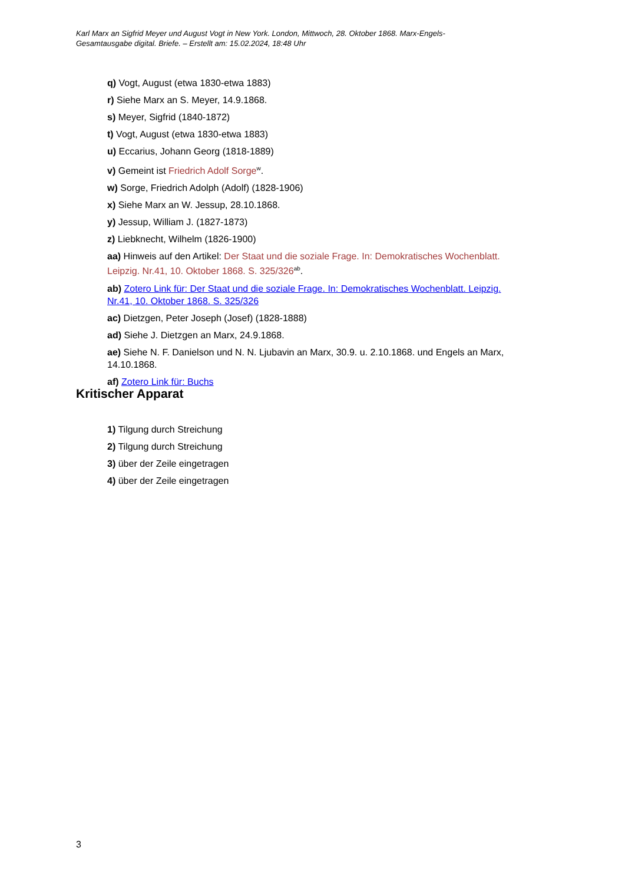Karl Marx an Sigfrid Meyer und August Vogt in New York. London, Mittwoch, 28. Oktober 1868. Marx-Engels-Gesamtausgabe digital. Briefe. – Erstellt am: 15.02.2024, 18:48 Uhr
q) Vogt, August (etwa 1830-etwa 1883)
r) Siehe Marx an S. Meyer, 14.9.1868.
s) Meyer, Sigfrid (1840-1872)
t) Vogt, August (etwa 1830-etwa 1883)
u) Eccarius, Johann Georg (1818-1889)
v) Gemeint ist Friedrich Adolf Sorge<sup>w</sup>.
w) Sorge, Friedrich Adolph (Adolf) (1828-1906)
x) Siehe Marx an W. Jessup, 28.10.1868.
y) Jessup, William J. (1827-1873)
z) Liebknecht, Wilhelm (1826-1900)
aa) Hinweis auf den Artikel: Der Staat und die soziale Frage. In: Demokratisches Wochenblatt. Leipzig. Nr.41, 10. Oktober 1868. S. 325/326<sup>ab</sup>.
ab) Zotero Link für: Der Staat und die soziale Frage. In: Demokratisches Wochenblatt. Leipzig. Nr.41, 10. Oktober 1868. S. 325/326
ac) Dietzgen, Peter Joseph (Josef) (1828-1888)
ad) Siehe J. Dietzgen an Marx, 24.9.1868.
ae) Siehe N. F. Danielson und N. N. Ljubavin an Marx, 30.9. u. 2.10.1868. und Engels an Marx, 14.10.1868.
af) Zotero Link für: Buchs
Kritischer Apparat
1) Tilgung durch Streichung
2) Tilgung durch Streichung
3) über der Zeile eingetragen
4) über der Zeile eingetragen
3